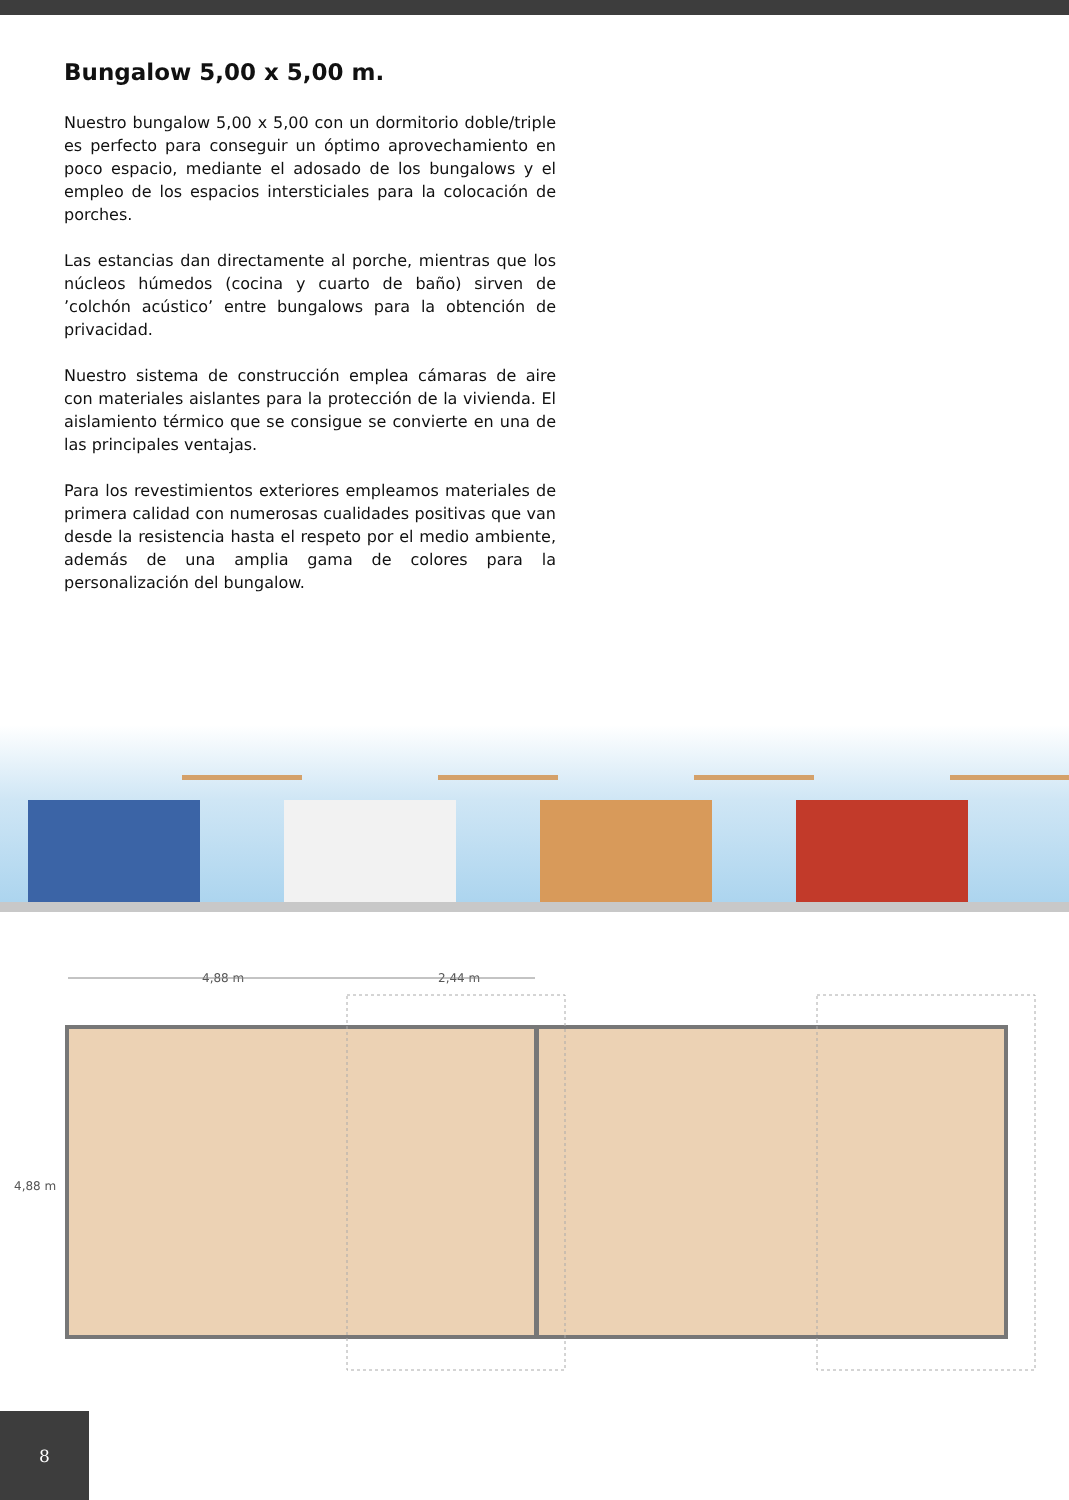Bungalow 5,00 x 5,00 m.
Nuestro bungalow 5,00 x 5,00 con un dormitorio doble/triple es perfecto para conseguir un óptimo aprovechamiento en poco espacio, mediante el adosado de los bungalows y el empleo de los espacios intersticiales para la colocación de porches.
Las estancias dan directamente al porche, mientras que los núcleos húmedos (cocina y cuarto de baño) sirven de ’colchón acústico’ entre bungalows para la obtención de privacidad.
Nuestro sistema de construcción emplea cámaras de aire con materiales aislantes para la protección de la vivienda. El aislamiento térmico que se consigue se convierte en una de las principales ventajas.
Para los revestimientos exteriores empleamos materiales de primera calidad con numerosas cualidades positivas que van desde la resistencia hasta el respeto por el medio ambiente, además de una amplia gama de colores para la personalización del bungalow.
4,88 m
2,44 m
4,88 m
8